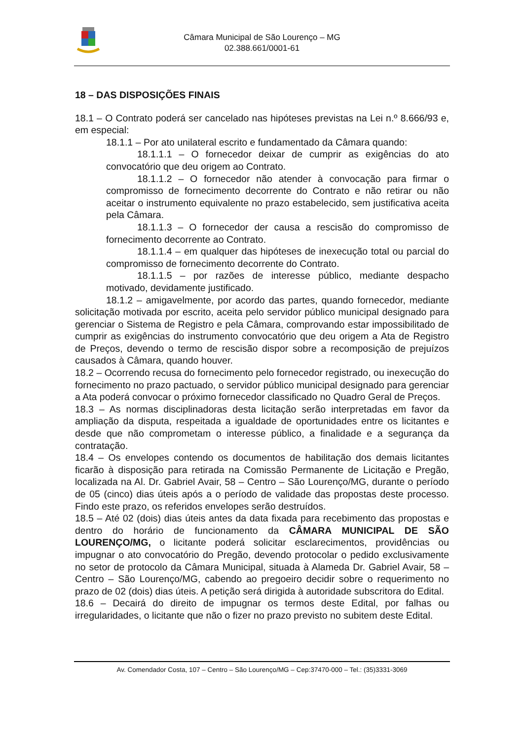Câmara Municipal de São Lourenço – MG
02.388.661/0001-61
18 – DAS DISPOSIÇÕES FINAIS
18.1 – O Contrato poderá ser cancelado nas hipóteses previstas na Lei n.º 8.666/93 e, em especial:
18.1.1 – Por ato unilateral escrito e fundamentado da Câmara quando:
18.1.1.1 – O fornecedor deixar de cumprir as exigências do ato convocatório que deu origem ao Contrato.
18.1.1.2 – O fornecedor não atender à convocação para firmar o compromisso de fornecimento decorrente do Contrato e não retirar ou não aceitar o instrumento equivalente no prazo estabelecido, sem justificativa aceita pela Câmara.
18.1.1.3 – O fornecedor der causa a rescisão do compromisso de fornecimento decorrente ao Contrato.
18.1.1.4 – em qualquer das hipóteses de inexecução total ou parcial do compromisso de fornecimento decorrente do Contrato.
18.1.1.5 – por razões de interesse público, mediante despacho motivado, devidamente justificado.
18.1.2 – amigavelmente, por acordo das partes, quando fornecedor, mediante solicitação motivada por escrito, aceita pelo servidor público municipal designado para gerenciar o Sistema de Registro e pela Câmara, comprovando estar impossibilitado de cumprir as exigências do instrumento convocatório que deu origem a Ata de Registro de Preços, devendo o termo de rescisão dispor sobre a recomposição de prejuízos causados à Câmara, quando houver.
18.2 – Ocorrendo recusa do fornecimento pelo fornecedor registrado, ou inexecução do fornecimento no prazo pactuado, o servidor público municipal designado para gerenciar a Ata poderá convocar o próximo fornecedor classificado no Quadro Geral de Preços.
18.3 – As normas disciplinadoras desta licitação serão interpretadas em favor da ampliação da disputa, respeitada a igualdade de oportunidades entre os licitantes e desde que não comprometam o interesse público, a finalidade e a segurança da contratação.
18.4 – Os envelopes contendo os documentos de habilitação dos demais licitantes ficarão à disposição para retirada na Comissão Permanente de Licitação e Pregão, localizada na Al. Dr. Gabriel Avair, 58 – Centro – São Lourenço/MG, durante o período de 05 (cinco) dias úteis após a o período de validade das propostas deste processo. Findo este prazo, os referidos envelopes serão destruídos.
18.5 – Até 02 (dois) dias úteis antes da data fixada para recebimento das propostas e dentro do horário de funcionamento da CÂMARA MUNICIPAL DE SÃO LOURENÇO/MG, o licitante poderá solicitar esclarecimentos, providências ou impugnar o ato convocatório do Pregão, devendo protocolar o pedido exclusivamente no setor de protocolo da Câmara Municipal, situada à Alameda Dr. Gabriel Avair, 58 – Centro – São Lourenço/MG, cabendo ao pregoeiro decidir sobre o requerimento no prazo de 02 (dois) dias úteis. A petição será dirigida à autoridade subscritora do Edital.
18.6 – Decairá do direito de impugnar os termos deste Edital, por falhas ou irregularidades, o licitante que não o fizer no prazo previsto no subitem deste Edital.
Av. Comendador Costa, 107 – Centro – São Lourenço/MG – Cep:37470-000 – Tel.: (35)3331-3069